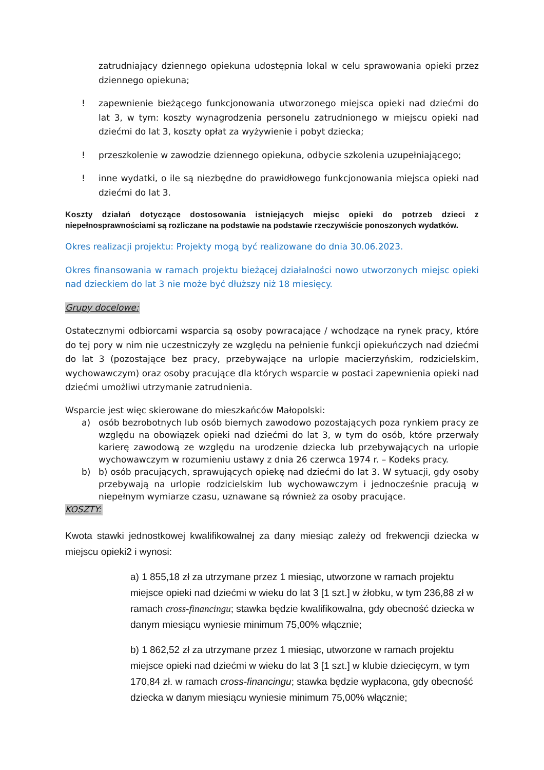zatrudniający dziennego opiekuna udostępnia lokal w celu sprawowania opieki przez dziennego opiekuna;
! zapewnienie bieżącego funkcjonowania utworzonego miejsca opieki nad dziećmi do lat 3, w tym: koszty wynagrodzenia personelu zatrudnionego w miejscu opieki nad dziećmi do lat 3, koszty opłat za wyżywienie i pobyt dziecka;
! przeszkolenie w zawodzie dziennego opiekuna, odbycie szkolenia uzupełniającego;
! inne wydatki, o ile są niezbędne do prawidłowego funkcjonowania miejsca opieki nad dziećmi do lat 3.
Koszty działań dotyczące dostosowania istniejących miejsc opieki do potrzeb dzieci z niepełnosprawnościami są rozliczane na podstawie na podstawie rzeczywiście ponoszonych wydatków.
Okres realizacji projektu: Projekty mogą być realizowane do dnia 30.06.2023.
Okres finansowania w ramach projektu bieżącej działalności nowo utworzonych miejsc opieki nad dzieckiem do lat 3 nie może być dłuższy niż 18 miesięcy.
Grupy docelowe:
Ostatecznymi odbiorcami wsparcia są osoby powracające / wchodzące na rynek pracy, które do tej pory w nim nie uczestniczyły ze względu na pełnienie funkcji opiekuńczych nad dziećmi do lat 3 (pozostające bez pracy, przebywające na urlopie macierzyńskim, rodzicielskim, wychowawczym) oraz osoby pracujące dla których wsparcie w postaci zapewnienia opieki nad dziećmi umożliwi utrzymanie zatrudnienia.
Wsparcie jest więc skierowane do mieszkańców Małopolski:
a) osób bezrobotnych lub osób biernych zawodowo pozostających poza rynkiem pracy ze względu na obowiązek opieki nad dziećmi do lat 3, w tym do osób, które przerwały karierę zawodową ze względu na urodzenie dziecka lub przebywających na urlopie wychowawczym w rozumieniu ustawy z dnia 26 czerwca 1974 r. – Kodeks pracy.
b) b) osób pracujących, sprawujących opiekę nad dziećmi do lat 3. W sytuacji, gdy osoby przebywają na urlopie rodzicielskim lub wychowawczym i jednocześnie pracują w niepełnym wymiarze czasu, uznawane są również za osoby pracujące.
KOSZTY:
Kwota stawki jednostkowej kwalifikowalnej za dany miesiąc zależy od frekwencji dziecka w miejscu opieki2 i wynosi:
a) 1 855,18 zł za utrzymane przez 1 miesiąc, utworzone w ramach projektu miejsce opieki nad dziećmi w wieku do lat 3 [1 szt.] w żłobku, w tym 236,88 zł w ramach cross-financingu; stawka będzie kwalifikowalna, gdy obecność dziecka w danym miesiącu wyniesie minimum 75,00% włącznie;
b) 1 862,52 zł za utrzymane przez 1 miesiąc, utworzone w ramach projektu miejsce opieki nad dziećmi w wieku do lat 3 [1 szt.] w klubie dziecięcym, w tym 170,84 zł. w ramach cross-financingu; stawka będzie wypłacona, gdy obecność dziecka w danym miesiącu wyniesie minimum 75,00% włącznie;